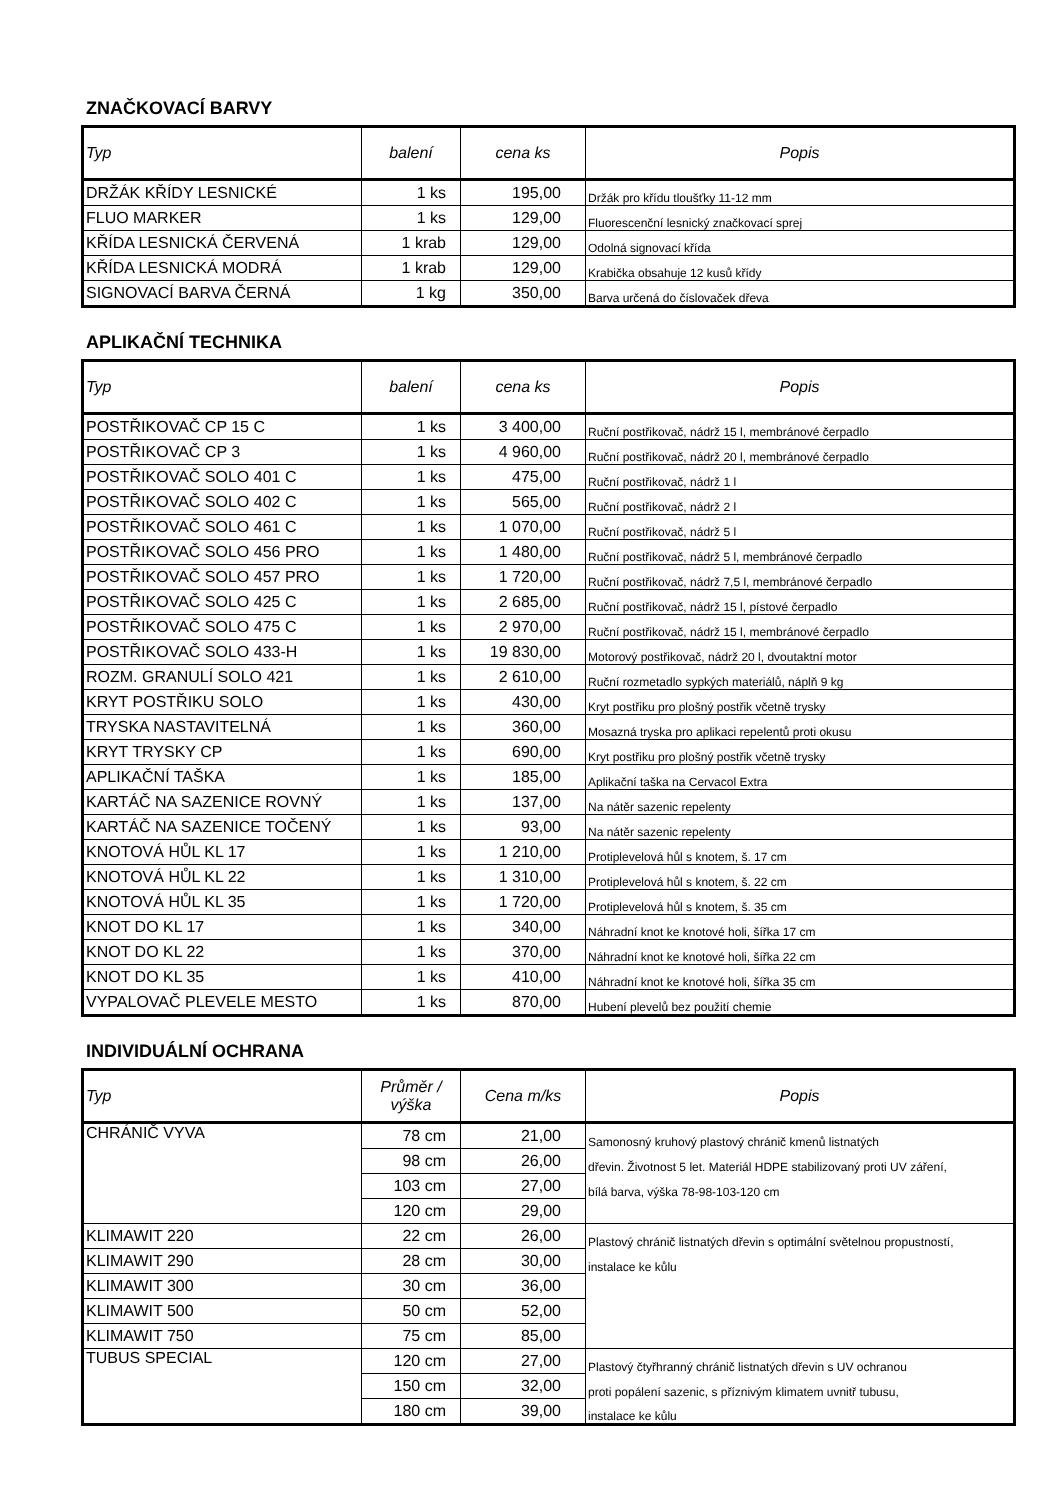ZNAČKOVACÍ BARVY
| Typ | balení | cena ks | Popis |
| --- | --- | --- | --- |
| DRŽÁK KŘÍDY LESNICKÉ | 1 ks | 195,00 | Držák pro křídu tloušťky 11-12 mm |
| FLUO MARKER | 1 ks | 129,00 | Fluorescenční lesnický značkovací sprej |
| KŘÍDA LESNICKÁ ČERVENÁ | 1 krab | 129,00 | Odolná signovací křída |
| KŘÍDA LESNICKÁ MODRÁ | 1 krab | 129,00 | Krabička obsahuje 12 kusů křídy |
| SIGNOVACÍ BARVA ČERNÁ | 1 kg | 350,00 | Barva určená do číslovaček dřeva |
APLIKAČNÍ TECHNIKA
| Typ | balení | cena ks | Popis |
| --- | --- | --- | --- |
| POSTŘIKOVAČ CP 15 C | 1 ks | 3 400,00 | Ruční postřikovač, nádrž 15 l, membránové čerpadlo |
| POSTŘIKOVAČ CP 3 | 1 ks | 4 960,00 | Ruční postřikovač, nádrž 20 l, membránové čerpadlo |
| POSTŘIKOVAČ SOLO 401 C | 1 ks | 475,00 | Ruční postřikovač, nádrž 1 l |
| POSTŘIKOVAČ SOLO 402 C | 1 ks | 565,00 | Ruční postřikovač, nádrž 2 l |
| POSTŘIKOVAČ SOLO 461 C | 1 ks | 1 070,00 | Ruční postřikovač, nádrž 5 l |
| POSTŘIKOVAČ SOLO 456 PRO | 1 ks | 1 480,00 | Ruční postřikovač, nádrž 5 l, membránové čerpadlo |
| POSTŘIKOVAČ SOLO 457 PRO | 1 ks | 1 720,00 | Ruční postřikovač, nádrž 7,5 l, membránové čerpadlo |
| POSTŘIKOVAČ SOLO 425 C | 1 ks | 2 685,00 | Ruční postřikovač, nádrž 15 l, pístové čerpadlo |
| POSTŘIKOVAČ SOLO 475 C | 1 ks | 2 970,00 | Ruční postřikovač, nádrž 15 l, membránové čerpadlo |
| POSTŘIKOVAČ SOLO 433-H | 1 ks | 19 830,00 | Motorový postřikovač, nádrž 20 l, dvoutaktní motor |
| ROZM. GRANULÍ SOLO 421 | 1 ks | 2 610,00 | Ruční rozmetadlo sypkých materiálů, náplň 9 kg |
| KRYT POSTŘIKU SOLO | 1 ks | 430,00 | Kryt postřiku pro plošný postřik včetně trysky |
| TRYSKA NASTAVITELNÁ | 1 ks | 360,00 | Mosazná tryska pro aplikaci repelentů proti okusu |
| KRYT TRYSKY CP | 1 ks | 690,00 | Kryt postřiku pro plošný postřik včetně trysky |
| APLIKAČNÍ TAŠKA | 1 ks | 185,00 | Aplikační taška na Cervacol Extra |
| KARTÁČ NA SAZENICE ROVNÝ | 1 ks | 137,00 | Na nátěr sazenic repelenty |
| KARTÁČ NA SAZENICE TOČENÝ | 1 ks | 93,00 | Na nátěr sazenic repelenty |
| KNOTOVÁ HŮL KL 17 | 1 ks | 1 210,00 | Protiplevelová hůl s knotem, š. 17 cm |
| KNOTOVÁ HŮL KL 22 | 1 ks | 1 310,00 | Protiplevelová hůl s knotem, š. 22 cm |
| KNOTOVÁ HŮL KL 35 | 1 ks | 1 720,00 | Protiplevelová hůl s knotem, š. 35 cm |
| KNOT DO KL 17 | 1 ks | 340,00 | Náhradní knot ke knotové holi, šířka 17 cm |
| KNOT DO KL 22 | 1 ks | 370,00 | Náhradní knot ke knotové holi, šířka 22 cm |
| KNOT DO KL 35 | 1 ks | 410,00 | Náhradní knot ke knotové holi, šířka 35 cm |
| VYPALOVAČ PLEVELE MESTO | 1 ks | 870,00 | Hubení plevelů bez použití chemie |
INDIVIDUÁLNÍ OCHRANA
| Typ | Průměr / výška | Cena m/ks | Popis |
| --- | --- | --- | --- |
| CHRÁNIČ VYVA | 78 cm | 21,00 | Samonosný kruhový plastový chránič kmenů listnatých |
| | 98 cm | 26,00 | dřevin. Životnost 5 let. Materiál HDPE stabilizovaný proti UV záření, |
| | 103 cm | 27,00 | bílá barva, výška 78-98-103-120 cm |
| | 120 cm | 29,00 | |
| KLIMAWIT 220 | 22 cm | 26,00 | Plastový chránič listnatých dřevin s optimální světelnou propustností, |
| KLIMAWIT 290 | 28 cm | 30,00 | instalace ke kůlu |
| KLIMAWIT 300 | 30 cm | 36,00 | |
| KLIMAWIT 500 | 50 cm | 52,00 | |
| KLIMAWIT 750 | 75 cm | 85,00 | |
| TUBUS SPECIAL | 120 cm | 27,00 | Plastový čtyřhranný chránič listnatých dřevin s UV ochranou |
| | 150 cm | 32,00 | proti popálení sazenic, s příznivým klimatem uvnitř tubusu, |
| | 180 cm | 39,00 | instalace ke kůlu |